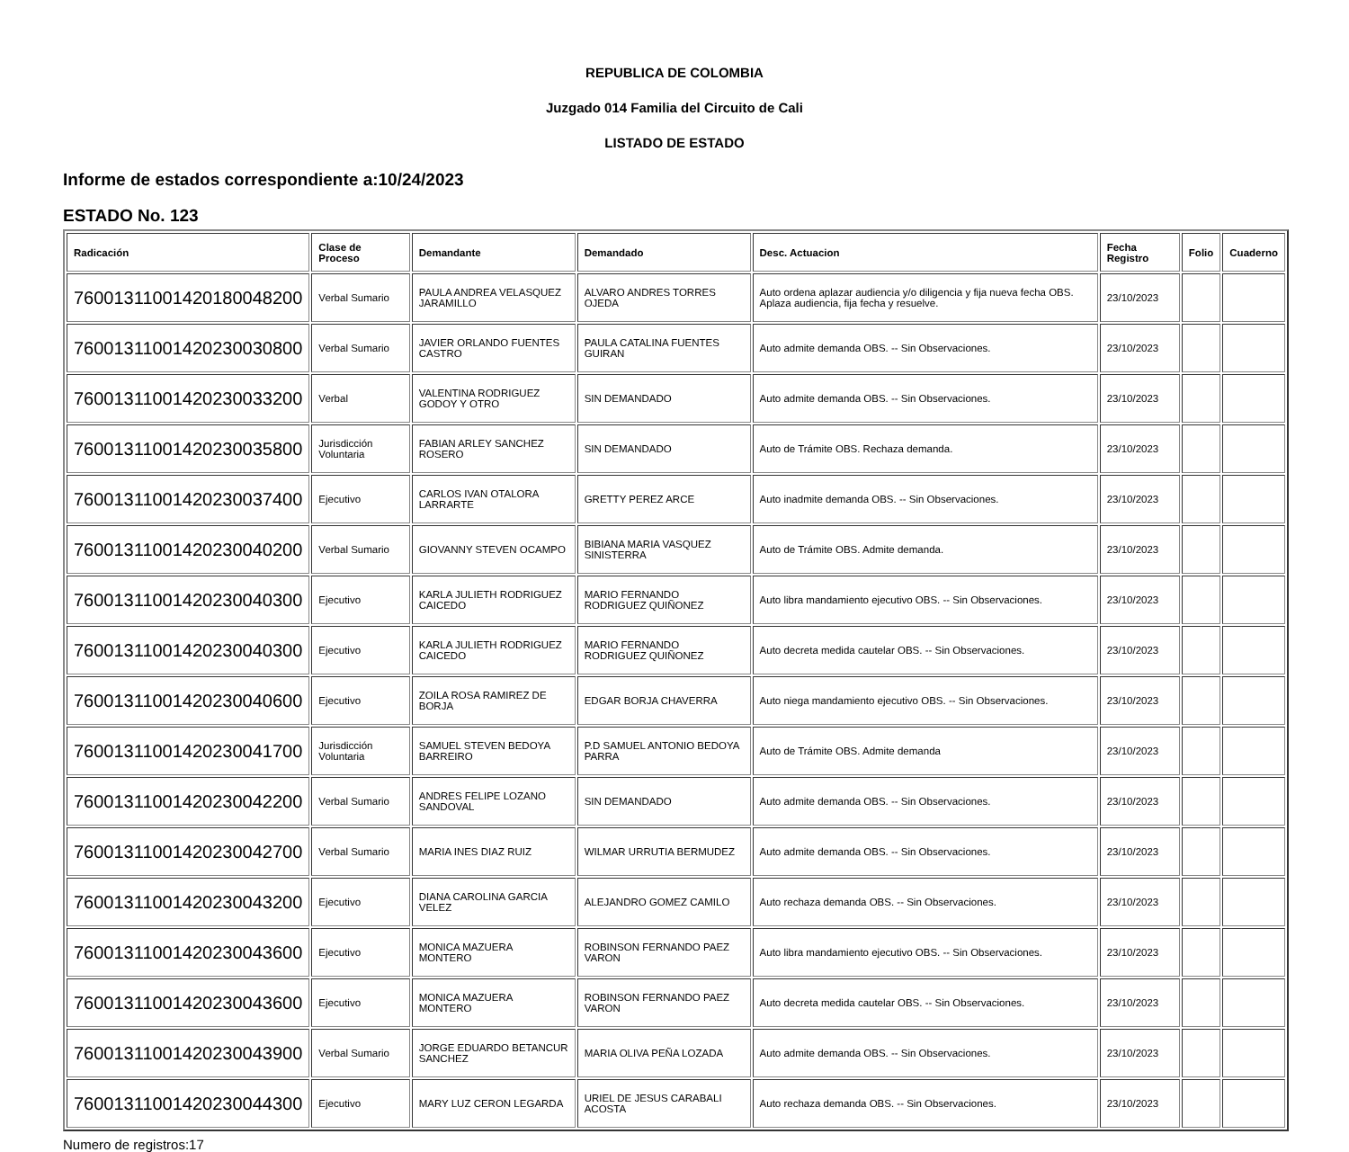REPUBLICA DE COLOMBIA
Juzgado 014 Familia del Circuito de Cali
LISTADO DE ESTADO
Informe de estados correspondiente a:10/24/2023
ESTADO No. 123
| Radicación | Clase de Proceso | Demandante | Demandado | Desc. Actuacion | Fecha Registro | Folio | Cuaderno |
| --- | --- | --- | --- | --- | --- | --- | --- |
| 76001311001420180048200 | Verbal Sumario | PAULA ANDREA VELASQUEZ JARAMILLO | ALVARO ANDRES TORRES OJEDA | Auto ordena aplazar audiencia y/o diligencia y fija nueva fecha OBS. Aplaza audiencia, fija fecha y resuelve. | 23/10/2023 | | |
| 76001311001420230030800 | Verbal Sumario | JAVIER ORLANDO FUENTES CASTRO | PAULA CATALINA FUENTES GUIRAN | Auto admite demanda OBS. -- Sin Observaciones. | 23/10/2023 | | |
| 76001311001420230033200 | Verbal | VALENTINA RODRIGUEZ GODOY Y OTRO | SIN DEMANDADO | Auto admite demanda OBS. -- Sin Observaciones. | 23/10/2023 | | |
| 76001311001420230035800 | Jurisdicción Voluntaria | FABIAN ARLEY SANCHEZ ROSERO | SIN DEMANDADO | Auto de Trámite OBS. Rechaza demanda. | 23/10/2023 | | |
| 76001311001420230037400 | Ejecutivo | CARLOS IVAN OTALORA LARRARTE | GRETTY PEREZ ARCE | Auto inadmite demanda OBS. -- Sin Observaciones. | 23/10/2023 | | |
| 76001311001420230040200 | Verbal Sumario | GIOVANNY STEVEN OCAMPO | BIBIANA MARIA VASQUEZ SINISTERRA | Auto de Trámite OBS. Admite demanda. | 23/10/2023 | | |
| 76001311001420230040300 | Ejecutivo | KARLA JULIETH RODRIGUEZ CAICEDO | MARIO FERNANDO RODRIGUEZ QUIÑONEZ | Auto libra mandamiento ejecutivo OBS. -- Sin Observaciones. | 23/10/2023 | | |
| 76001311001420230040300 | Ejecutivo | KARLA JULIETH RODRIGUEZ CAICEDO | MARIO FERNANDO RODRIGUEZ QUIÑONEZ | Auto decreta medida cautelar OBS. -- Sin Observaciones. | 23/10/2023 | | |
| 76001311001420230040600 | Ejecutivo | ZOILA ROSA RAMIREZ DE BORJA | EDGAR BORJA CHAVERRA | Auto niega mandamiento ejecutivo OBS. -- Sin Observaciones. | 23/10/2023 | | |
| 76001311001420230041700 | Jurisdicción Voluntaria | SAMUEL STEVEN BEDOYA BARREIRO | P.D SAMUEL ANTONIO BEDOYA PARRA | Auto de Trámite OBS. Admite demanda | 23/10/2023 | | |
| 76001311001420230042200 | Verbal Sumario | ANDRES FELIPE LOZANO SANDOVAL | SIN DEMANDADO | Auto admite demanda OBS. -- Sin Observaciones. | 23/10/2023 | | |
| 76001311001420230042700 | Verbal Sumario | MARIA INES DIAZ RUIZ | WILMAR URRUTIA BERMUDEZ | Auto admite demanda OBS. -- Sin Observaciones. | 23/10/2023 | | |
| 76001311001420230043200 | Ejecutivo | DIANA CAROLINA GARCIA VELEZ | ALEJANDRO GOMEZ CAMILO | Auto rechaza demanda OBS. -- Sin Observaciones. | 23/10/2023 | | |
| 76001311001420230043600 | Ejecutivo | MONICA MAZUERA MONTERO | ROBINSON FERNANDO PAEZ VARON | Auto libra mandamiento ejecutivo OBS. -- Sin Observaciones. | 23/10/2023 | | |
| 76001311001420230043600 | Ejecutivo | MONICA MAZUERA MONTERO | ROBINSON FERNANDO PAEZ VARON | Auto decreta medida cautelar OBS. -- Sin Observaciones. | 23/10/2023 | | |
| 76001311001420230043900 | Verbal Sumario | JORGE EDUARDO BETANCUR SANCHEZ | MARIA OLIVA PEÑA LOZADA | Auto admite demanda OBS. -- Sin Observaciones. | 23/10/2023 | | |
| 76001311001420230044300 | Ejecutivo | MARY LUZ CERON LEGARDA | URIEL DE JESUS CARABALI ACOSTA | Auto rechaza demanda OBS. -- Sin Observaciones. | 23/10/2023 | | |
Numero de registros:17